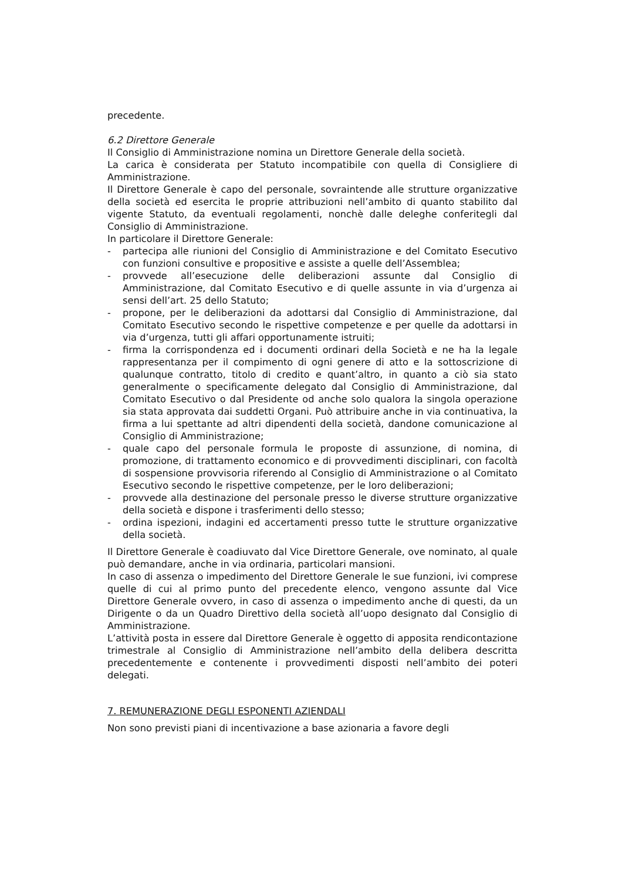precedente.
6.2 Direttore Generale
Il Consiglio di Amministrazione nomina un Direttore Generale della società.
La carica è considerata per Statuto incompatibile con quella di Consigliere di Amministrazione.
Il Direttore Generale è capo del personale, sovraintende alle strutture organizzative della società ed esercita le proprie attribuzioni nell’ambito di quanto stabilito dal vigente Statuto, da eventuali regolamenti, nonchè dalle deleghe conferitegli dal Consiglio di Amministrazione.
In particolare il Direttore Generale:
- partecipa alle riunioni del Consiglio di Amministrazione e del Comitato Esecutivo con funzioni consultive e propositive e assiste a quelle dell’Assemblea;
- provvede all’esecuzione delle deliberazioni assunte dal Consiglio di Amministrazione, dal Comitato Esecutivo e di quelle assunte in via d’urgenza ai sensi dell’art. 25 dello Statuto;
- propone, per le deliberazioni da adottarsi dal Consiglio di Amministrazione, dal Comitato Esecutivo secondo le rispettive competenze e per quelle da adottarsi in via d’urgenza, tutti gli affari opportunamente istruiti;
- firma la corrispondenza ed i documenti ordinari della Società e ne ha la legale rappresentanza per il compimento di ogni genere di atto e la sottoscrizione di qualunque contratto, titolo di credito e quant’altro, in quanto a ciò sia stato generalmente o specificamente delegato dal Consiglio di Amministrazione, dal Comitato Esecutivo o dal Presidente od anche solo qualora la singola operazione sia stata approvata dai suddetti Organi. Può attribuire anche in via continuativa, la firma a lui spettante ad altri dipendenti della società, dandone comunicazione al Consiglio di Amministrazione;
- quale capo del personale formula le proposte di assunzione, di nomina, di promozione, di trattamento economico e di provvedimenti disciplinari, con facoltà di sospensione provvisoria riferendo al Consiglio di Amministrazione o al Comitato Esecutivo secondo le rispettive competenze, per le loro deliberazioni;
- provvede alla destinazione del personale presso le diverse strutture organizzative della società e dispone i trasferimenti dello stesso;
- ordina ispezioni, indagini ed accertamenti presso tutte le strutture organizzative della società.
Il Direttore Generale è coadiuvato dal Vice Direttore Generale, ove nominato, al quale può demandare, anche in via ordinaria, particolari mansioni.
In caso di assenza o impedimento del Direttore Generale le sue funzioni, ivi comprese quelle di cui al primo punto del precedente elenco, vengono assunte dal Vice Direttore Generale ovvero, in caso di assenza o impedimento anche di questi, da un Dirigente o da un Quadro Direttivo della società all’uopo designato dal Consiglio di Amministrazione.
L’attività posta in essere dal Direttore Generale è oggetto di apposita rendicontazione trimestrale al Consiglio di Amministrazione nell’ambito della delibera descritta precedentemente e contenente i provvedimenti disposti nell’ambito dei poteri delegati.
7. REMUNERAZIONE DEGLI ESPONENTI AZIENDALI
Non sono previsti piani di incentivazione a base azionaria a favore degli